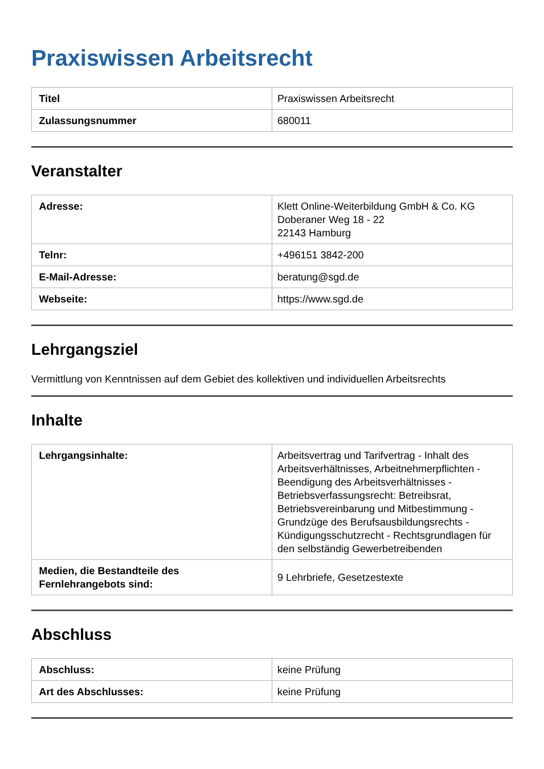Praxiswissen Arbeitsrecht
| Titel | Praxiswissen Arbeitsrecht |
| Zulassungsnummer | 680011 |
Veranstalter
| Adresse: | Klett Online-Weiterbildung GmbH & Co. KG Doberaner Weg 18 - 22 22143 Hamburg |
| Telnr: | +496151 3842-200 |
| E-Mail-Adresse: | beratung@sgd.de |
| Webseite: | https://www.sgd.de |
Lehrgangsziel
Vermittlung von Kenntnissen auf dem Gebiet des kollektiven und individuellen Arbeitsrechts
Inhalte
| Lehrgangsinhalte: | Arbeitsvertrag und Tarifvertrag - Inhalt des Arbeitsverhältnisses, Arbeitnehmerpflichten - Beendigung des Arbeitsverhältnisses - Betriebsverfassungsrecht: Betreibsrat, Betriebsvereinbarung und Mitbestimmung - Grundzüge des Berufsausbildungsrechts - Kündigungsschutzrecht - Rechtsgrundlagen für den selbständig Gewerbetreibenden |
| Medien, die Bestandteile des Fernlehrangebots sind: | 9 Lehrbriefe, Gesetzestexte |
Abschluss
| Abschluss: | keine Prüfung |
| Art des Abschlusses: | keine Prüfung |